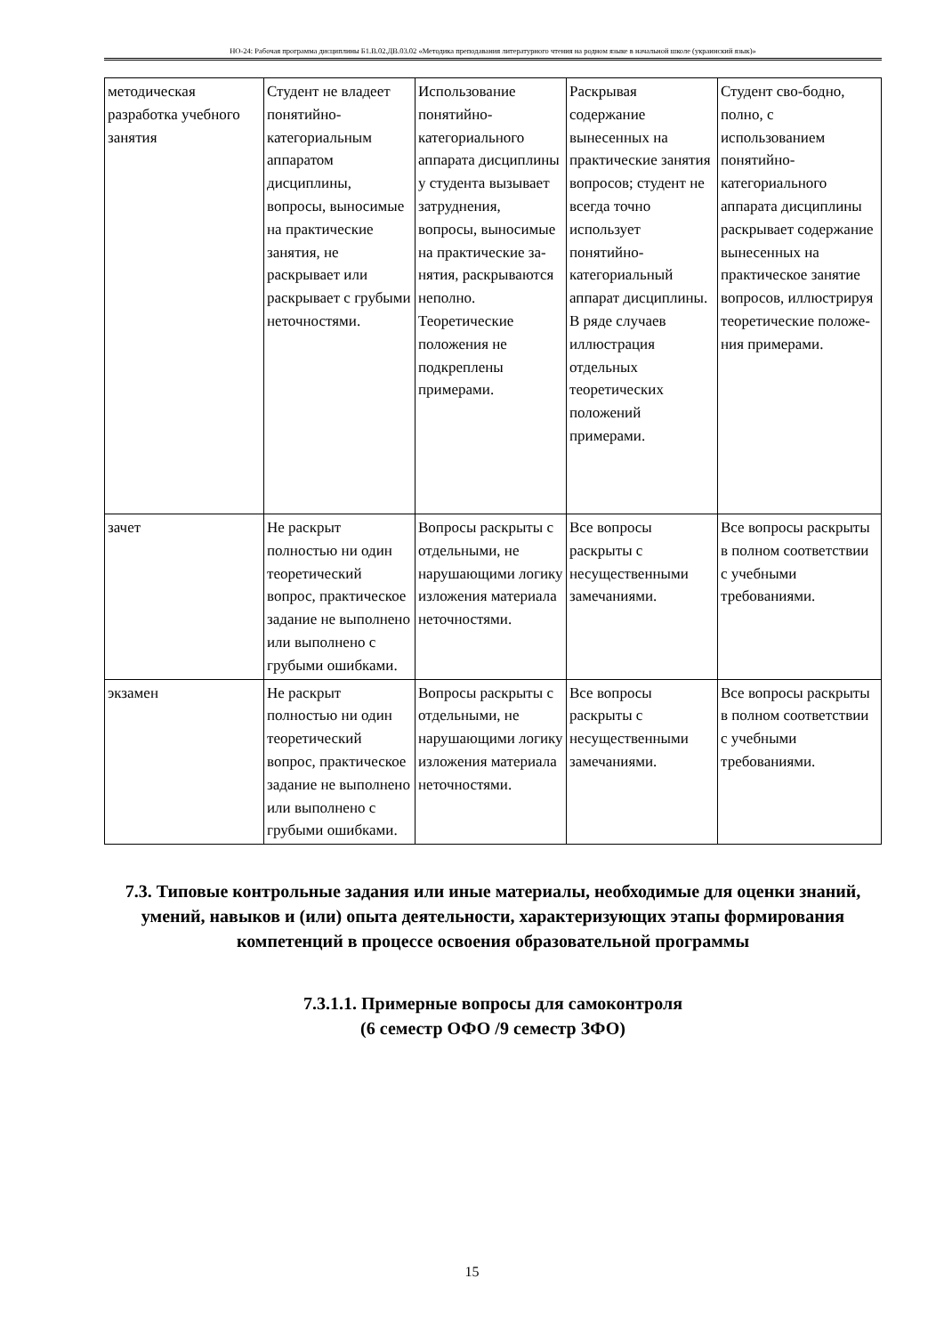НО-24: Рабочая программа дисциплины Б1.В.02.ДВ.03.02 «Методика преподавания литературного чтения на родном языке в начальной школе (украинский язык)»
| методическая разработка учебного занятия | Студент не владеет понятийно-категориальным аппаратом дисциплины, вопросы, выносимые на практические занятия, не раскрывает или раскрывает с грубыми неточностями. | Использование понятийно-категориального аппарата дисциплины у студента вызывает затруднения, вопросы, выносимые на практические за-нятия, раскрываются неполно. Теоретические положения не подкреплены примерами. | Раскрывая содержание вынесенных на практические занятия вопросов; студент не всегда точно использует понятийно-категориальный аппарат дисциплины. В ряде случаев иллюстрация отдельных теоретических положений примерами. | Студент сво-бодно, полно, с использованием понятийно-категориального аппарата дисциплины раскрывает содержание вынесенных на практическое занятие вопросов, иллюстрируя теоретические положе-ния примерами. |
| зачет | Не раскрыт полностью ни один теоретический вопрос, практическое задание не выполнено или выполнено с грубыми ошибками. | Вопросы раскрыты с отдельными, не нарушающими логику изложения материала неточностями. | Все вопросы раскрыты с несущественными замечаниями. | Все вопросы раскрыты в полном соответствии с учебными требованиями. |
| экзамен | Не раскрыт полностью ни один теоретический вопрос, практическое задание не выполнено или выполнено с грубыми ошибками. | Вопросы раскрыты с отдельными, не нарушающими логику изложения материала неточностями. | Все вопросы раскрыты с несущественными замечаниями. | Все вопросы раскрыты в полном соответствии с учебными требованиями. |
7.3. Типовые контрольные задания или иные материалы, необходимые для оценки знаний, умений, навыков и (или) опыта деятельности, характеризующих этапы формирования компетенций в процессе освоения образовательной программы
7.3.1.1. Примерные вопросы для самоконтроля
(6 семестр ОФО /9 семестр ЗФО)
15